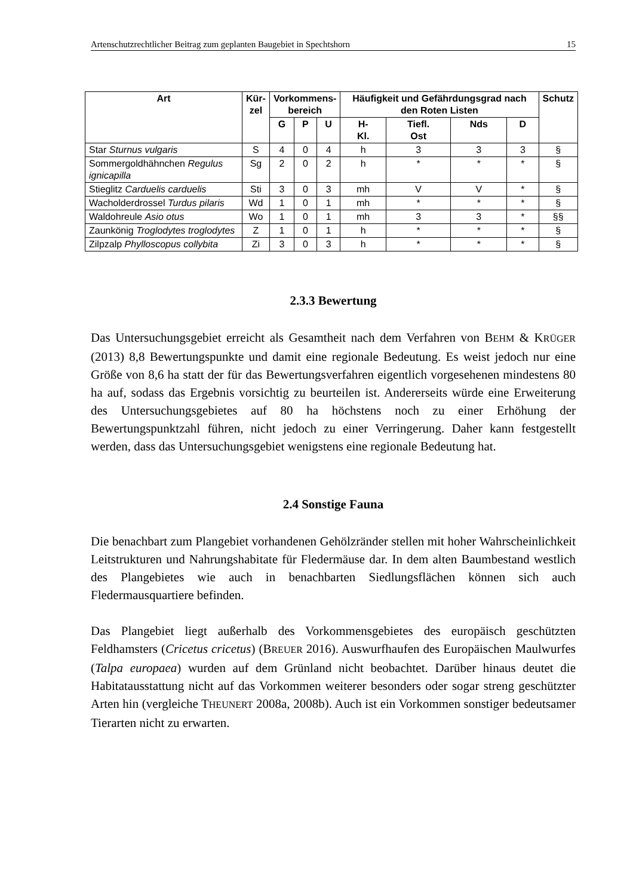Artenschutzrechtlicher Beitrag zum geplanten Baugebiet in Spechtshorn 15
| Art | Kür- zel | Vorkommens- bereich | | | Häufigkeit und Gefährdungsgrad nach den Roten Listen | | | | Schutz |
| --- | --- | --- | --- | --- | --- | --- | --- | --- | --- |
| | | G | P | U | H- Kl. | Tiefl. Ost | Nds | D | |
| Star Sturnus vulgaris | S | 4 | 0 | 4 | h | 3 | 3 | 3 | § |
| Sommergoldhähnchen Regulus ignicapilla | Sg | 2 | 0 | 2 | h | * | * | * | § |
| Stieglitz Carduelis carduelis | Sti | 3 | 0 | 3 | mh | V | V | * | § |
| Wacholderdrossel Turdus pilaris | Wd | 1 | 0 | 1 | mh | * | * | * | § |
| Waldohreule Asio otus | Wo | 1 | 0 | 1 | mh | 3 | 3 | * | §§ |
| Zaunkönig Troglodytes troglodytes | Z | 1 | 0 | 1 | h | * | * | * | § |
| Zilpzalp Phylloscopus collybita | Zi | 3 | 0 | 3 | h | * | * | * | § |
2.3.3 Bewertung
Das Untersuchungsgebiet erreicht als Gesamtheit nach dem Verfahren von BEHM & KRÜGER (2013) 8,8 Bewertungspunkte und damit eine regionale Bedeutung. Es weist jedoch nur eine Größe von 8,6 ha statt der für das Bewertungsverfahren eigentlich vorgesehenen mindestens 80 ha auf, sodass das Ergebnis vorsichtig zu beurteilen ist. Andererseits würde eine Erweiterung des Untersuchungsgebietes auf 80 ha höchstens noch zu einer Erhöhung der Bewertungspunktzahl führen, nicht jedoch zu einer Verringerung. Daher kann festgestellt werden, dass das Untersuchungsgebiet wenigstens eine regionale Bedeutung hat.
2.4 Sonstige Fauna
Die benachbart zum Plangebiet vorhandenen Gehölzränder stellen mit hoher Wahrscheinlichkeit Leitstrukturen und Nahrungshabitate für Fledermäuse dar. In dem alten Baumbestand westlich des Plangebietes wie auch in benachbarten Siedlungsflächen können sich auch Fledermausquartiere befinden.
Das Plangebiet liegt außerhalb des Vorkommensgebietes des europäisch geschützten Feldhamsters (Cricetus cricetus) (BREUER 2016). Auswurfhaufen des Europäischen Maulwurfes (Talpa europaea) wurden auf dem Grünland nicht beobachtet. Darüber hinaus deutet die Habitatausstattung nicht auf das Vorkommen weiterer besonders oder sogar streng geschützter Arten hin (vergleiche THEUNERT 2008a, 2008b). Auch ist ein Vorkommen sonstiger bedeutsamer Tierarten nicht zu erwarten.